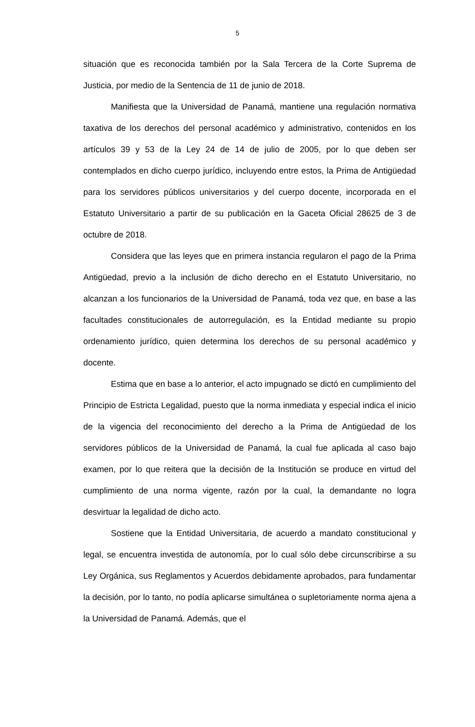5
situación que es reconocida también por la Sala Tercera de la Corte Suprema de Justicia, por medio de la Sentencia de 11 de junio de 2018.
Manifiesta que la Universidad de Panamá, mantiene una regulación normativa taxativa de los derechos del personal académico y administrativo, contenidos en los artículos 39 y 53 de la Ley 24 de 14 de julio de 2005, por lo que deben ser contemplados en dicho cuerpo jurídico, incluyendo entre estos, la Prima de Antigüedad para los servidores públicos universitarios y del cuerpo docente, incorporada en el Estatuto Universitario a partir de su publicación en la Gaceta Oficial 28625 de 3 de octubre de 2018.
Considera que las leyes que en primera instancia regularon el pago de la Prima Antigüedad, previo a la inclusión de dicho derecho en el Estatuto Universitario, no alcanzan a los funcionarios de la Universidad de Panamá, toda vez que, en base a las facultades constitucionales de autorregulación, es la Entidad mediante su propio ordenamiento jurídico, quien determina los derechos de su personal académico y docente.
Estima que en base a lo anterior, el acto impugnado se dictó en cumplimiento del Principio de Estricta Legalidad, puesto que la norma inmediata y especial indica el inicio de la vigencia del reconocimiento del derecho a la Prima de Antigüedad de los servidores públicos de la Universidad de Panamá, la cual fue aplicada al caso bajo examen, por lo que reitera que la decisión de la Institución se produce en virtud del cumplimiento de una norma vigente, razón por la cual, la demandante no logra desvirtuar la legalidad de dicho acto.
Sostiene que la Entidad Universitaria, de acuerdo a mandato constitucional y legal, se encuentra investida de autonomía, por lo cual sólo debe circunscribirse a su Ley Orgánica, sus Reglamentos y Acuerdos debidamente aprobados, para fundamentar la decisión, por lo tanto, no podía aplicarse simultánea o supletoriamente norma ajena a la Universidad de Panamá. Además, que el